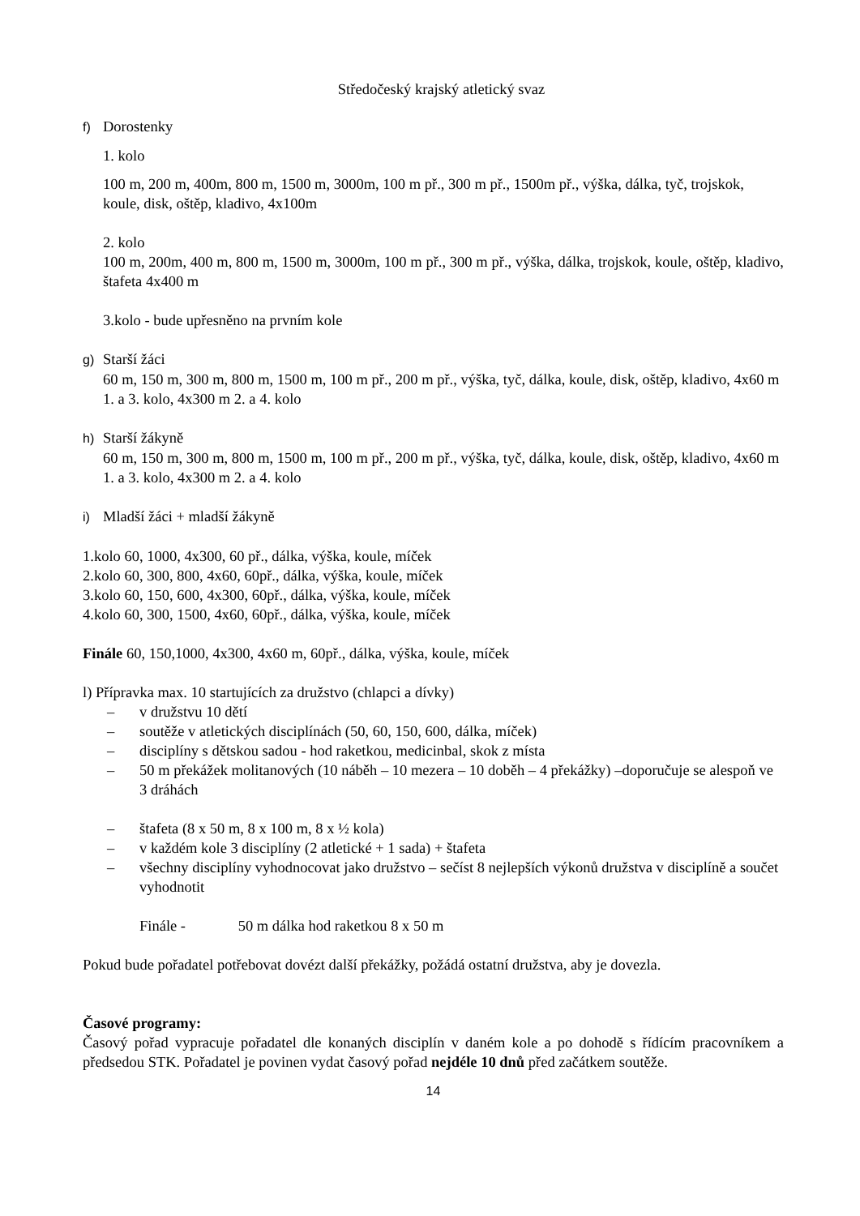Středočeský krajský atletický svaz
f) Dorostenky
1. kolo
100 m, 200 m, 400m, 800 m, 1500 m, 3000m, 100 m př., 300 m př., 1500m př., výška, dálka, tyč, trojskok, koule, disk, oštěp, kladivo, 4x100m
2. kolo
100 m, 200m, 400 m, 800 m, 1500 m, 3000m, 100 m př., 300 m př., výška, dálka, trojskok, koule, oštěp, kladivo, štafeta 4x400 m
3.kolo - bude upřesněno na prvním kole
g) Starší žáci
60 m, 150 m, 300 m, 800 m, 1500 m, 100 m př., 200 m př., výška, tyč, dálka, koule, disk, oštěp, kladivo, 4x60 m 1. a 3. kolo, 4x300 m 2. a 4. kolo
h) Starší žákyně
60 m, 150 m, 300 m, 800 m, 1500 m, 100 m př., 200 m př., výška, tyč, dálka, koule, disk, oštěp, kladivo, 4x60 m 1. a 3. kolo, 4x300 m 2. a 4. kolo
i) Mladší žáci + mladší žákyně
1.kolo 60, 1000, 4x300, 60 př., dálka, výška, koule, míček
2.kolo 60, 300, 800, 4x60, 60př., dálka, výška, koule, míček
3.kolo 60, 150, 600, 4x300, 60př., dálka, výška, koule, míček
4.kolo 60, 300, 1500, 4x60, 60př., dálka, výška, koule, míček
Finále 60, 150,1000, 4x300, 4x60 m, 60př., dálka, výška, koule, míček
l) Přípravka max. 10 startujících za družstvo (chlapci a dívky)
– v družstvu 10 dětí
– soutěže v atletických disciplínách (50, 60, 150, 600, dálka, míček)
– disciplíny s dětskou sadou - hod raketkou, medicinbal, skok z místa
– 50 m překážek molitanových (10 náběh – 10 mezera – 10 doběh – 4 překážky) –doporučuje se alespoň ve 3 dráhách
– štafeta (8 x 50 m, 8 x 100 m, 8 x ½ kola)
– v každém kole 3 disciplíny (2 atletické + 1 sada) + štafeta
– všechny disciplíny vyhodnocovat jako družstvo – sečíst 8 nejlepších výkonů družstva v disciplíně a součet vyhodnotit
Finále - 50 m dálka hod raketkou 8 x 50 m
Pokud bude pořadatel potřebovat dovézt další překážky, požádá ostatní družstva, aby je dovezla.
Časové programy:
Časový pořad vypracuje pořadatel dle konaných disciplín v daném kole a po dohodě s řídícím pracovníkem a předsedou STK. Pořadatel je povinen vydat časový pořad nejdéle 10 dnů před začátkem soutěže.
14